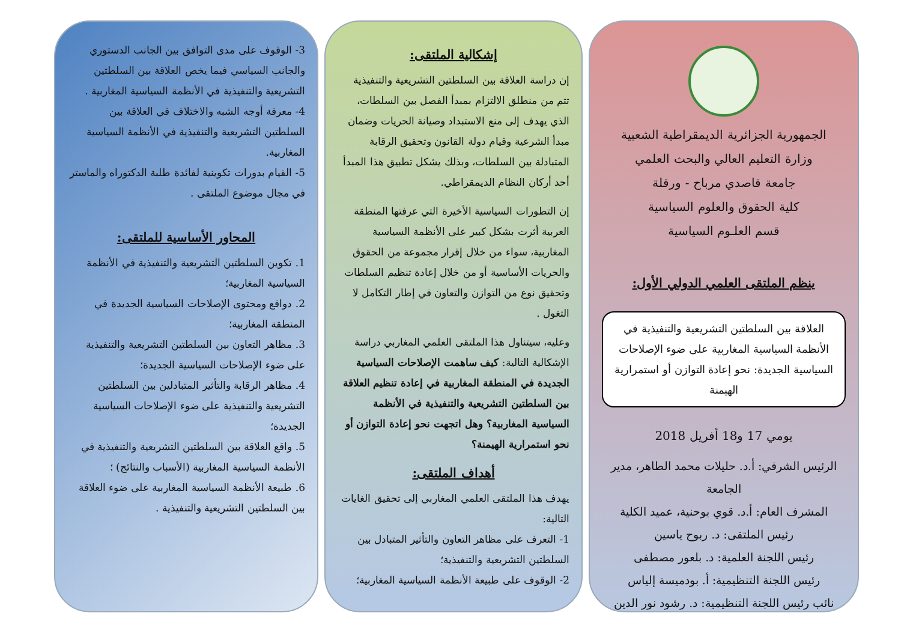الجمهورية الجزائرية الديمقراطية الشعبية
وزارة التعليم العالي والبحث العلمي
جامعة قاصدي مرباح - ورقلة
كلية الحقوق والعلوم السياسية
قسم العلـوم السياسية
ينظم الملتقى العلمي الدولي الأول:
العلاقة بين السلطتين التشريعية والتنفيذية في الأنظمة السياسية المغاربية على ضوء الإصلاحات السياسية الجديدة: نحو إعادة التوازن أو استمرارية الهيمنة
يومي 17 و18 أفريل 2018
الرئيس الشرفي: أ.د. حليلات محمد الطاهر، مدير الجامعة
المشرف العام: أ.د. قوي بوحنية، عميد الكلية
رئيس الملتقى: د. ربوح ياسين
رئيس اللجنة العلمية: د. بلعور مصطفى
رئيس اللجنة التنظيمية: أ. بودميسة إلياس
نائب رئيس اللجنة التنظيمية: د. رشود نور الدين
إشكالية الملتقى:
إن دراسة العلاقة بين السلطتين التشريعية والتنفيذية تتم من منطلق الالتزام بمبدأ الفصل بين السلطات، الذي يهدف إلى منع الاستبداد وصيانة الحريات وضمان مبدأ الشرعية وقيام دولة القانون وتحقيق الرقابة المتبادلة بين السلطات، وبذلك يشكل تطبيق هذا المبدأ أحد أركان النظام الديمقراطي.
إن التطورات السياسية الأخيرة التي عرفتها المنطقة العربية أثرت بشكل كبير على الأنظمة السياسية المغاربية، سواء من خلال إقرار مجموعة من الحقوق والحريات الأساسية أو من خلال إعادة تنظيم السلطات وتحقيق نوع من التوازن والتعاون في إطار التكامل لا التغول .
وعليه، سيتناول هذا الملتقى العلمي المغاربي دراسة الإشكالية التالية: كيف ساهمت الإصلاحات السياسية الجديدة في المنطقة المغاربية في إعادة تنظيم العلاقة بين السلطتين التشريعية والتنفيذية في الأنظمة السياسية المغاربية؟ وهل اتجهت نحو إعادة التوازن أو نحو استمرارية الهيمنة؟
أهداف الملتقى:
يهدف هذا الملتقى العلمي المغاربي إلى تحقيق الغايات التالية:
1- التعرف على مظاهر التعاون والتأثير المتبادل بين السلطتين التشريعية والتنفيذية؛
2- الوقوف على طبيعة الأنظمة السياسية المغاربية؛
3- الوقوف على مدى التوافق بين الجانب الدستوري والجانب السياسي فيما يخص العلاقة بين السلطتين التشريعية والتنفيذية في الأنظمة السياسية المغاربية .
4- معرفة أوجه الشبه والاختلاف في العلاقة بين السلطتين التشريعية والتنفيذية في الأنظمة السياسية المغاربية.
5- القيام بدورات تكوينية لفائدة طلبة الدكتوراه والماستر في مجال موضوع الملتقى .
المحاور الأساسية للملتقى:
1. تكوين السلطتين التشريعية والتنفيذية في الأنظمة السياسية المغاربية؛
2. دوافع ومحتوى الإصلاحات السياسية الجديدة في المنطقة المغاربية؛
3. مظاهر التعاون بين السلطتين التشريعية والتنفيذية على ضوء الإصلاحات السياسية الجديدة؛
4. مظاهر الرقابة والتأثير المتبادلين بين السلطتين التشريعية والتنفيذية على ضوء الإصلاحات السياسية الجديدة؛
5. واقع العلاقة بين السلطتين التشريعية والتنفيذية في الأنظمة السياسية المغاربية (الأسباب والنتائج) ؛
6. طبيعة الأنظمة السياسية المغاربية على ضوء العلاقة بين السلطتين التشريعية والتنفيذية .